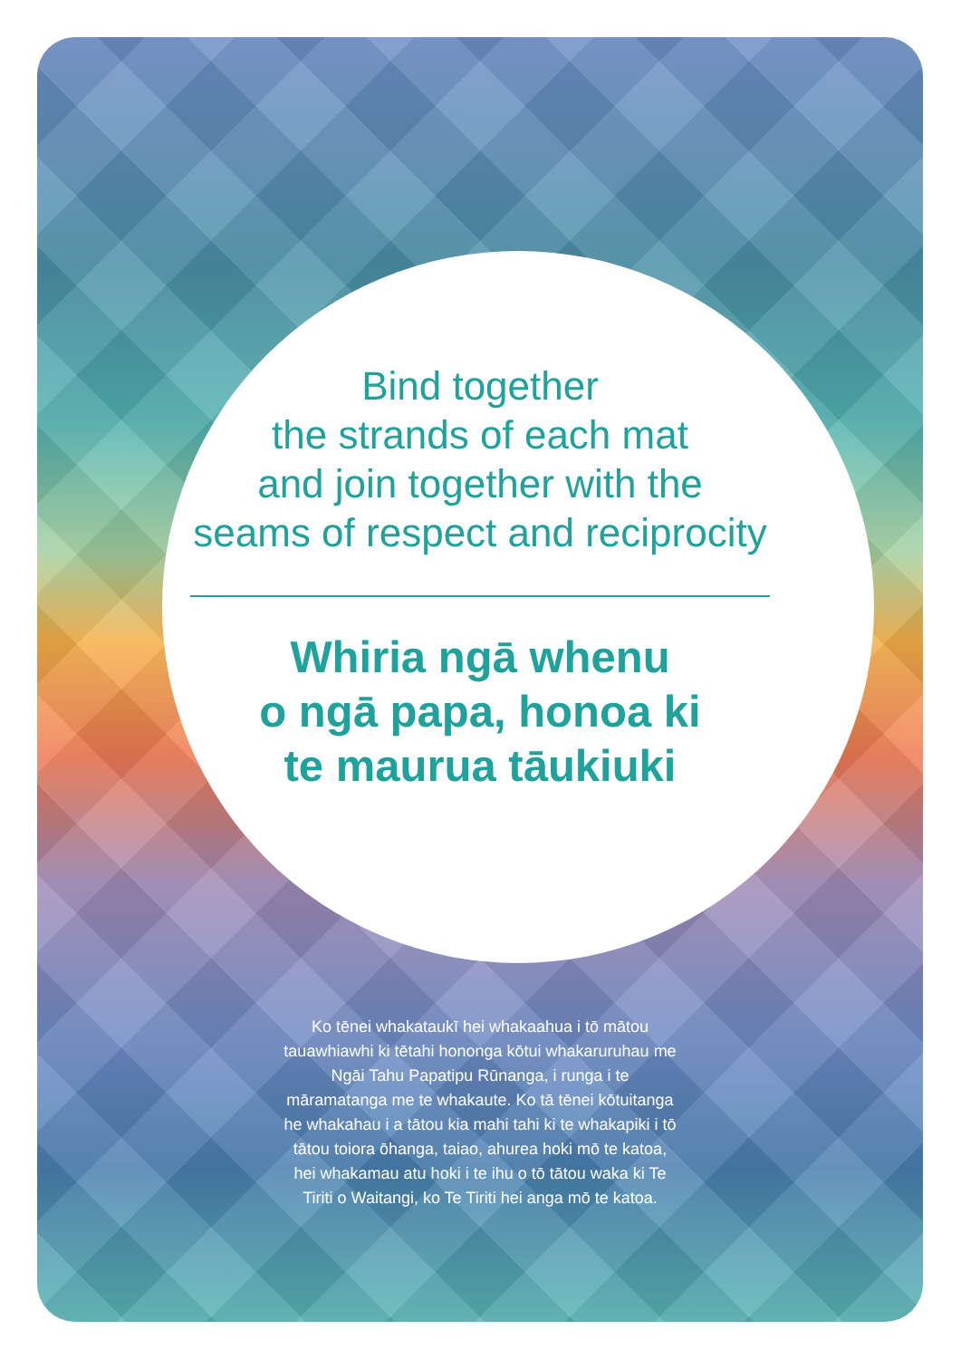Bind together
the strands of each mat
and join together with the
seams of respect and reciprocity
Whiria ngā whenu
o ngā papa, honoa ki
te maurua tāukiuki
Ko tēnei whakataukī hei whakaahua i tō mātou tauawhiawhi ki tētahi hononga kōtui whakaruruhau me Ngāi Tahu Papatipu Rūnanga, i runga i te māramatanga me te whakaute. Ko tā tēnei kōtuitanga he whakahau i a tātou kia mahi tahi ki te whakapiki i tō tātou toiora ōhanga, taiao, ahurea hoki mō te katoa, hei whakamau atu hoki i te ihu o tō tātou waka ki Te Tiriti o Waitangi, ko Te Tiriti hei anga mō te katoa.